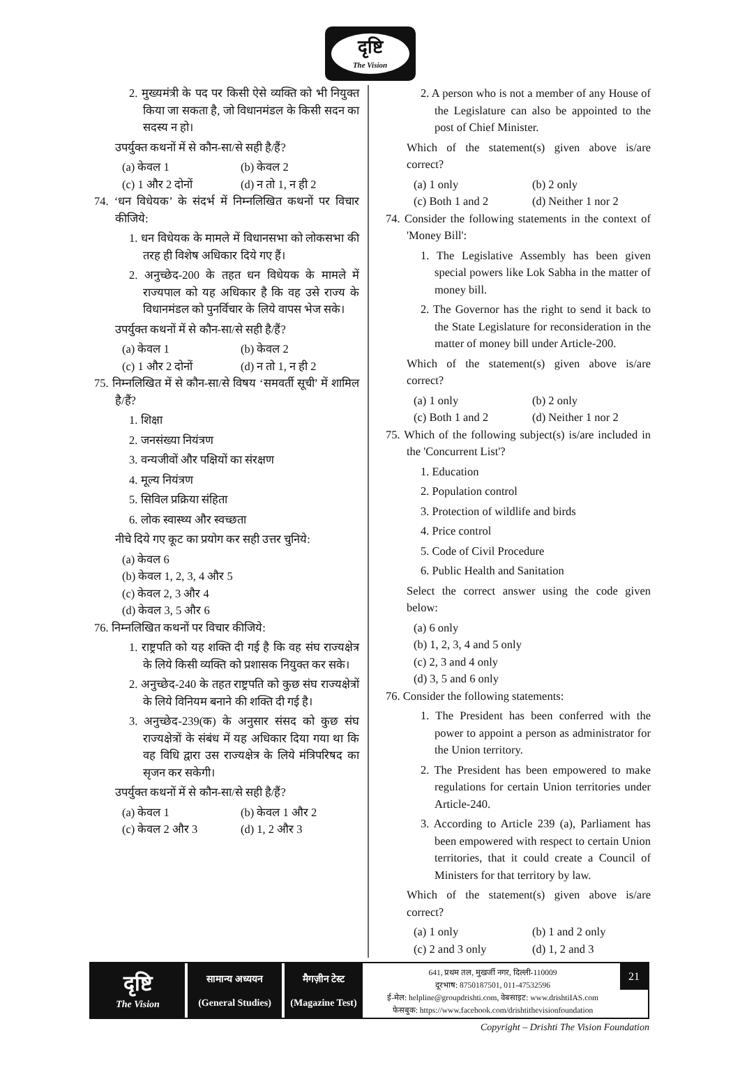दृष्टि
The Vision
2. मुख्यमंत्री के पद पर किसी ऐसे व्यक्ति को भी नियुक्त किया जा सकता है, जो विधानमंडल के किसी सदन का सदस्य न हो।
उपर्युक्त कथनों में से कौन-सा/से सही है/हैं?
(a) केवल 1 (b) केवल 2
(c) 1 और 2 दोनों (d) न तो 1, न ही 2
74. ‘धन विधेयक’ के संदर्भ में निम्नलिखित कथनों पर विचार कीजिये:
1. धन विधेयक के मामले में विधानसभा को लोकसभा की तरह ही विशेष अधिकार दिये गए हैं।
2. अनुच्छेद-200 के तहत धन विधेयक के मामले में राज्यपाल को यह अधिकार है कि वह उसे राज्य के विधानमंडल को पुनर्विचार के लिये वापस भेज सके।
उपर्युक्त कथनों में से कौन-सा/से सही है/हैं?
(a) केवल 1 (b) केवल 2
(c) 1 और 2 दोनों (d) न तो 1, न ही 2
75. निम्नलिखित में से कौन-सा/से विषय ‘समवर्ती सूची’ में शामिल है/हैं?
1. शिक्षा
2. जनसंख्या नियंत्रण
3. वन्यजीवों और पक्षियों का संरक्षण
4. मूल्य नियंत्रण
5. सिविल प्रक्रिया संहिता
6. लोक स्वास्थ्य और स्वच्छता
नीचे दिये गए कूट का प्रयोग कर सही उत्तर चुनिये:
(a) केवल 6
(b) केवल 1, 2, 3, 4 और 5
(c) केवल 2, 3 और 4
(d) केवल 3, 5 और 6
76. निम्नलिखित कथनों पर विचार कीजिये:
1. राष्ट्रपति को यह शक्ति दी गई है कि वह संघ राज्यक्षेत्र के लिये किसी व्यक्ति को प्रशासक नियुक्त कर सके।
2. अनुच्छेद-240 के तहत राष्ट्रपति को कुछ संघ राज्यक्षेत्रों के लिये विनियम बनाने की शक्ति दी गई है।
3. अनुच्छेद-239(क) के अनुसार संसद को कुछ संघ राज्यक्षेत्रों के संबंध में यह अधिकार दिया गया था कि वह विधि द्वारा उस राज्यक्षेत्र के लिये मंत्रिपरिषद का सृजन कर सकेगी।
उपर्युक्त कथनों में से कौन-सा/से सही है/हैं?
(a) केवल 1 (b) केवल 1 और 2
(c) केवल 2 और 3 (d) 1, 2 और 3
2. A person who is not a member of any House of the Legislature can also be appointed to the post of Chief Minister.
Which of the statement(s) given above is/are correct?
(a) 1 only (b) 2 only
(c) Both 1 and 2 (d) Neither 1 nor 2
74. Consider the following statements in the context of 'Money Bill':
1. The Legislative Assembly has been given special powers like Lok Sabha in the matter of money bill.
2. The Governor has the right to send it back to the State Legislature for reconsideration in the matter of money bill under Article-200.
Which of the statement(s) given above is/are correct?
(a) 1 only (b) 2 only
(c) Both 1 and 2 (d) Neither 1 nor 2
75. Which of the following subject(s) is/are included in the 'Concurrent List'?
1. Education
2. Population control
3. Protection of wildlife and birds
4. Price control
5. Code of Civil Procedure
6. Public Health and Sanitation
Select the correct answer using the code given below:
(a) 6 only
(b) 1, 2, 3, 4 and 5 only
(c) 2, 3 and 4 only
(d) 3, 5 and 6 only
76. Consider the following statements:
1. The President has been conferred with the power to appoint a person as administrator for the Union territory.
2. The President has been empowered to make regulations for certain Union territories under Article-240.
3. According to Article 239 (a), Parliament has been empowered with respect to certain Union territories, that it could create a Council of Ministers for that territory by law.
Which of the statement(s) given above is/are correct?
(a) 1 only (b) 1 and 2 only
(c) 2 and 3 only (d) 1, 2 and 3
दृष्टि
The Vision
सामान्य अध्ययन
(General Studies)
मैगज़ीन टेस्ट
(Magazine Test)
641, प्रथम तल, मुखर्जी नगर, दिल्ली-110009
दूरभाष: 8750187501, 011-47532596
ई-मेल: helpline@groupdrishti.com, वेबसाइट: www.drishtiIAS.com
फेसबुक: https://www.facebook.com/drishtithevisionfoundation
21
Copyright – Drishti The Vision Foundation